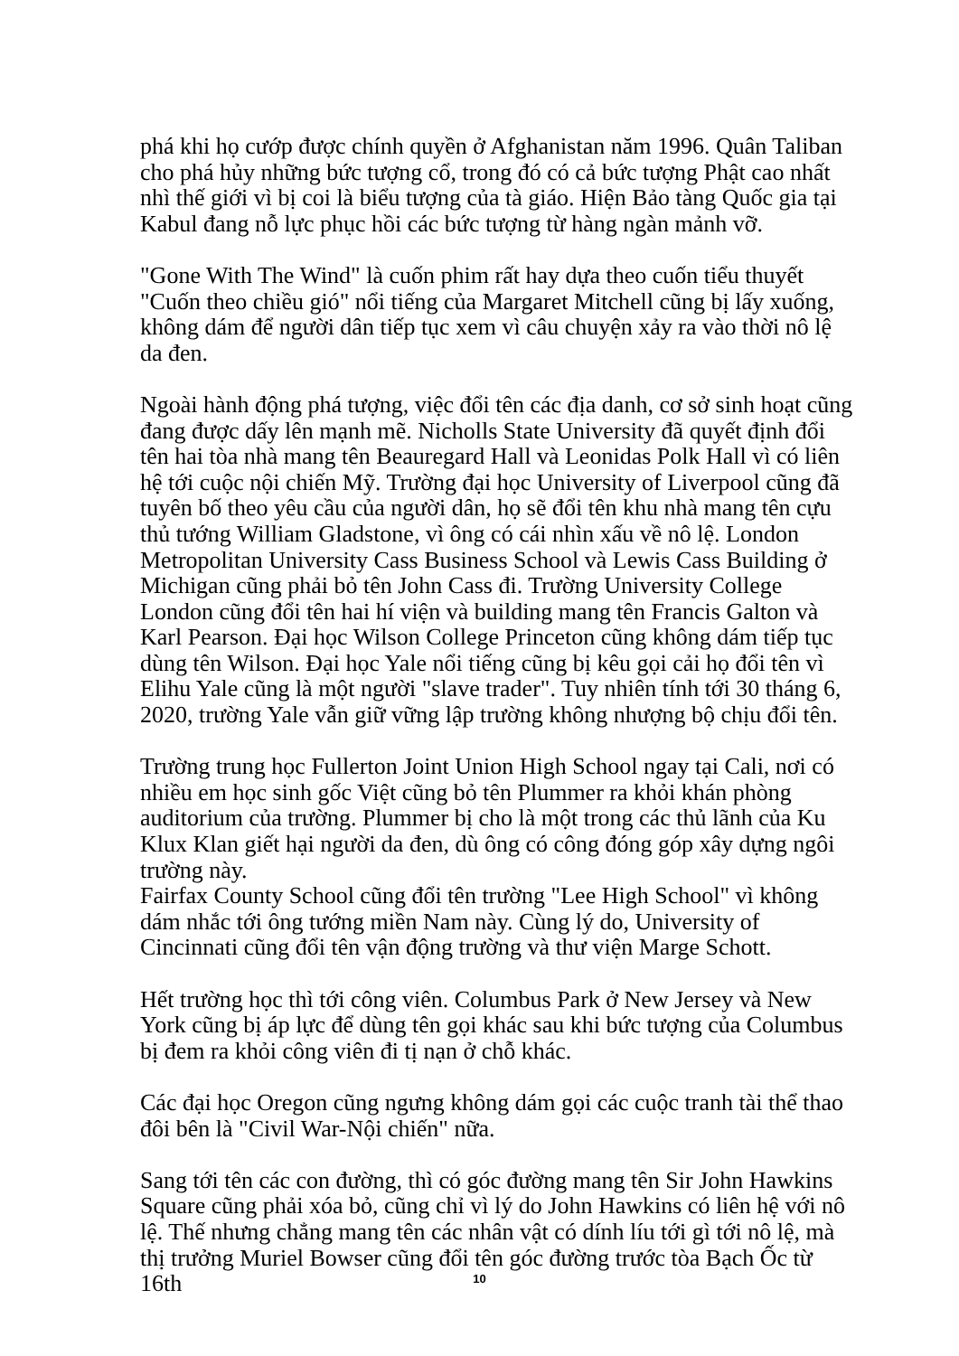phá khi họ cướp được chính quyền ở Afghanistan năm 1996. Quân Taliban cho phá hủy những bức tượng cổ, trong đó có cả bức tượng Phật cao nhất nhì thế giới vì bị coi là biểu tượng của tà giáo. Hiện Bảo tàng Quốc gia tại Kabul đang nỗ lực phục hồi các bức tượng từ hàng ngàn mảnh vỡ.
"Gone With The Wind" là cuốn phim rất hay dựa theo cuốn tiểu thuyết "Cuốn theo chiều gió" nổi tiếng của Margaret Mitchell cũng bị lấy xuống, không dám để người dân tiếp tục xem vì câu chuyện xảy ra vào thời nô lệ da đen.
Ngoài hành động phá tượng, việc đổi tên các địa danh, cơ sở sinh hoạt cũng đang được dấy lên mạnh mẽ. Nicholls State University đã quyết định đổi tên hai tòa nhà mang tên Beauregard Hall và Leonidas Polk Hall vì có liên hệ tới cuộc nội chiến Mỹ. Trường đại học University of Liverpool cũng đã tuyên bố theo yêu cầu của người dân, họ sẽ đổi tên khu nhà mang tên cựu thủ tướng William Gladstone, vì ông có cái nhìn xấu về nô lệ. London Metropolitan University Cass Business School và Lewis Cass Building ở Michigan cũng phải bỏ tên John Cass đi. Trường University College London cũng đổi tên hai hí viện và building mang tên Francis Galton và Karl Pearson. Đại học Wilson College Princeton cũng không dám tiếp tục dùng tên Wilson. Đại học Yale nổi tiếng cũng bị kêu gọi cải họ đổi tên vì Elihu Yale cũng là một người "slave trader". Tuy nhiên tính tới 30 tháng 6, 2020, trường Yale vẫn giữ vững lập trường không nhượng bộ chịu đổi tên.
Trường trung học Fullerton Joint Union High School ngay tại Cali, nơi có nhiều em học sinh gốc Việt cũng bỏ tên Plummer ra khỏi khán phòng auditorium của trường. Plummer bị cho là một trong các thủ lãnh của Ku Klux Klan giết hại người da đen, dù ông có công đóng góp xây dựng ngôi trường này.
Fairfax County School cũng đổi tên trường "Lee High School" vì không dám nhắc tới ông tướng miền Nam này. Cùng lý do, University of Cincinnati cũng đổi tên vận động trường và thư viện Marge Schott.
Hết trường học thì tới công viên. Columbus Park ở New Jersey và New York cũng bị áp lực để dùng tên gọi khác sau khi bức tượng của Columbus bị đem ra khỏi công viên đi tị nạn ở chỗ khác.
Các đại học Oregon cũng ngưng không dám gọi các cuộc tranh tài thể thao đôi bên là "Civil War-Nội chiến" nữa.
Sang tới tên các con đường, thì có góc đường mang tên Sir John Hawkins Square cũng phải xóa bỏ, cũng chỉ vì lý do John Hawkins có liên hệ với nô lệ. Thế nhưng chẳng mang tên các nhân vật có dính líu tới gì tới nô lệ, mà thị trưởng Muriel Bowser cũng đổi tên góc đường trước tòa Bạch Ốc từ 16th
10